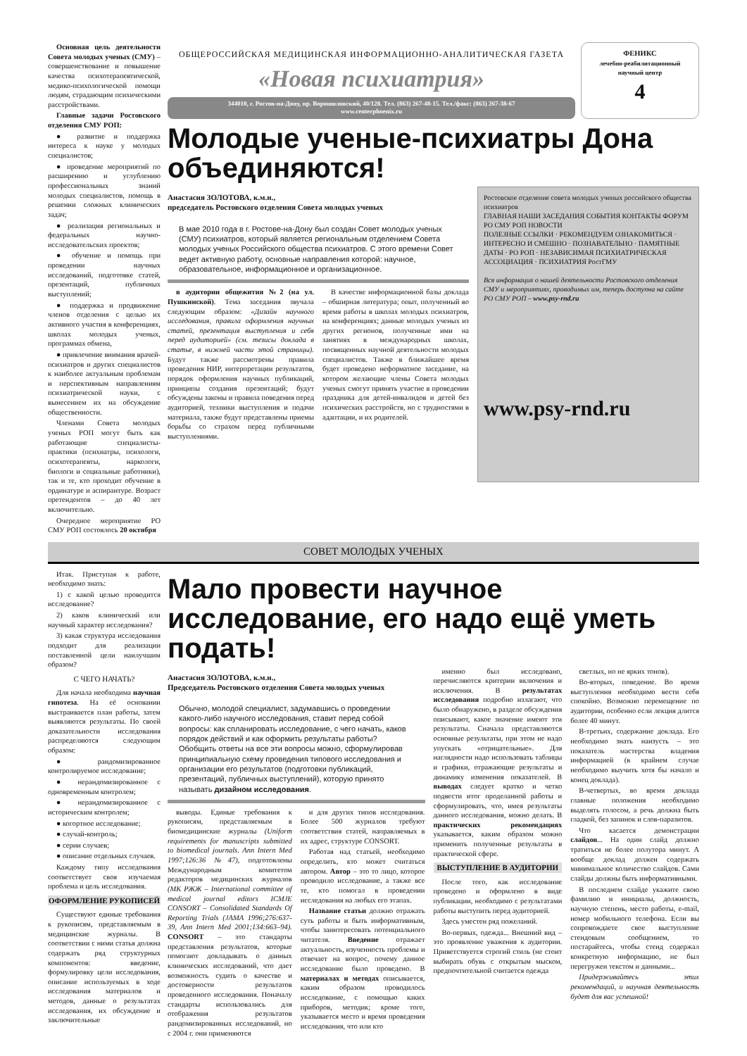Основная цель деятельности Совета молодых ученых (СМУ) – совершенствование и повышение качества психотерапевтической, медико-психологической помощи людям, страдающим психическими расстройствами.
Главные задачи Ростовского отделения СМУ РОП:
● развитие и поддержка интереса к науке у молодых специалистов;
● проведение мероприятий по расширению и углублению профессиональных знаний молодых специалистов, помощь в решении сложных клинических задач;
● реализация региональных и федеральных научно-исследовательских проектов;
● обучение и помощь при проведении научных исследований, подготовке статей, презентаций, публичных выступлений;
● поддержка и продвижение членов отделения с целью их активного участия в конференциях, школах молодых ученых, программах обмена,
● привлечение внимания врачей-психиатров и других специалистов к наиболее актуальным проблемам и перспективным направлениям психиатрической науки, с вынесением их на обсуждение общественности.
Членами Совета молодых ученых РОП могут быть как работающие специалисты-практики (психиатры, психологи, психотерапевты, наркологи, биологи и социальные работники), так и те, кто проходит обучение в ординатуре и аспирантуре. Возраст претендентов – до 40 лет включительно.
Очередное мероприятие РО СМУ РОП состоялось 20 октября
ОБЩЕРОССИЙСКАЯ МЕДИЦИНСКАЯ ИНФОРМАЦИОННО-АНАЛИТИЧЕСКАЯ ГАЗЕТА
«Новая психиатрия»
344010, г. Ростов-на-Дону, пр. Ворошиловский, 40/128. Тел. (863) 267-48-15. Тел./факс: (863) 267-38-67
www.centerphoenix.ru
ФЕНИКС
лечебно-реабилитационный научный центр
4
Молодые ученые-психиатры Дона объединяются!
Анастасия ЗОЛОТОВА, к.м.н.,
председатель Ростовского отделения Совета молодых ученых
В мае 2010 года в г. Ростове-на-Дону был создан Совет молодых ученых (СМУ) психиатров, который является региональным отделением Совета молодых ученых Российского общества психиатров. С этого времени Совет ведет активную работу, основные направления которой: научное, образовательное, информационное и организационное.
в аудитории общежития №2 (на ул. Пушкинской). Тема заседания звучала следующим образом: «Дизайн научного исследования, правила оформления научных статей, презентация выступления и себя перед аудиторией» (см. тезисы доклада в статье, в нижней части этой страницы). Будут также рассмотрены правила проведения НИР, интерпретации результатов, порядок оформления научных публикаций, принципы создания презентаций; будут обсуждены законы и правила поведения перед аудиторией, техники выступления и подачи материала, также будут представлены приемы борьбы со страхом перед публичными выступлениями.
В качестве информационной базы доклада – обширная литература; опыт, полученный во время работы в школах молодых психиатров, на конференциях; данные молодых ученых из других регионов, полученные ими на занятиях в международных школах, посвященных научной деятельности молодых специалистов. Также в ближайшее время будет проведено неформатное заседание, на котором желающие члены Совета молодых ученых смогут принять участие в проведении праздника для детей-инвалидов и детей без психических расстройств, но с трудностями в адаптации, и их родителей.
Ростовское отделение совета молодых ученых российского общества психиатров
ГЛАВНАЯ НАШИ ЗАСЕДАНИЯ СОБЫТИЯ КОНТАКТЫ ФОРУМ
РО СМУ РОП НОВОСТИ
ПОЛЕЗНЫЕ ССЫЛКИ · РЕКОМЕНДУЕМ ОЗНАКОМИТЬСЯ · ИНТЕРЕСНО И СМЕШНО · ПОЗНАВАТЕЛЬНО · ПАМЯТНЫЕ ДАТЫ · РО РОП · НЕЗАВИСИМАЯ ПСИХИАТРИЧЕСКАЯ АССОЦИАЦИЯ · ПСИХИАТРИЯ РостГМУ
Вся информация о нашей деятельности Ростовского отделения СМУ и мероприятиях, проводимых им, теперь доступна на сайте РО СМУ РОП – www.psy-rnd.ru
www.psy-rnd.ru
СОВЕТ МОЛОДЫХ УЧЕНЫХ
Итак. Приступая к работе, необходимо знать:
1) с какой целью проводится исследование?
2) каков клинический или научный характер исследования?
3) какая структура исследования подходит для реализации поставленной цели наилучшим образом?
С ЧЕГО НАЧАТЬ?
Для начала необходима научная гипотеза. На её основании выстраивается план работы, затем выявляются результаты. По своей доказательности исследования распределяются следующим образом:
● рандомизированное контролируемое исследование;
● нерандомизированное с одновременным контролем;
● нерандомизированное с историческим контролем;
● когортное исследование;
● случай-контроль;
● серии случаев;
● описание отдельных случаев.
Каждому типу исследования соответствует своя изучаемая проблема и цель исследования.
ОФОРМЛЕНИЕ РУКОПИСЕЙ
Существуют единые требования к рукописям, представляемым в медицинские журналы. В соответствии с ними статья должна содержать ряд структурных компонентов: введение, формулировку цели исследования, описание используемых в ходе исследования материалов и методов, данные о результатах исследования, их обсуждение и заключительные
Мало провести научное исследование, его надо ещё уметь подать!
Анастасия ЗОЛОТОВА, к.м.н.,
Председатель Ростовского отделения Совета молодых ученых
Обычно, молодой специалист, задумавшись о проведении какого-либо научного исследования, ставит перед собой вопросы: как спланировать исследование, с чего начать, каков порядок действий и как оформить результаты работы? Обобщить ответы на все эти вопросы можно, сформулировав принципиальную схему проведения типового исследования и организации его результатов (подготовки публикаций, презентаций, публичных выступлений), которую принято называть дизайном исследования.
выводы. Единые требования к рукописям, представляемым в биомедицинские журналы (Uniform requirements for manuscripts submitted to biomedical journals. Ann Intern Med 1997;126:36 №47), подготовлены Международным комитетом редакторов медицинских журналов (МК РЖЖ – International committee of medical journal editors ICMJE CONSORT – Consolidated Standards Of Reporting Trials (JAMA 1996;276:637-39, Ann Intern Med 2001;134:663–94). CONSORT – это стандарты представления результатов, которые помогают докладывать о данных клинических исследований, что дает возможность судить о качестве и достоверности результатов проведенного исследования. Поначалу стандарты использовались для отображения результатов рандомизированных исследований, но с 2004 г. они применяются
и для других типов исследования. Более 500 журналов требуют соответствия статей, направляемых в их адрес, структуре CONSORT.
Работая над статьей, необходимо определить, кто может считаться автором. Автор – это то лицо, которое проводило исследование, а также все те, кто помогал в проведении исследования на любых его этапах.
Название статьи должно отражать суть работы и быть информативным, чтобы заинтересовать потенциального читателя. Введение отражает актуальность, изученность проблемы и отвечает на вопрос, почему данное исследование было проведено. В материалах и методах описывается, каким образом проводилось исследование, с помощью каких приборов, методик; кроме того, указывается место и время проведения исследования, что или кто
именно был исследовано, перечисляются критерии включения и исключения. В результатах исследования подробно излагают, что было обнаружено, в разделе обсуждения описывают, какое значение имеют эти результаты. Сначала представляются основные результаты, при этом не надо упускать «отрицательные». Для наглядности надо использовать таблицы и графики, отражающие результаты и динамику изменения показателей. В выводах следует кратко и четко подвести итог проделанной работы и сформулировать, что, имея результаты данного исследования, можно делать. В практических рекомендациях указывается, каким образом можно применить полученные результаты в практической сфере.
ВЫСТУПЛЕНИЕ В АУДИТОРИИ
После того, как исследование проведено и оформлено в виде публикации, необходимо с результатами работы выступить перед аудиторией.
Здесь уместен ряд пожеланий.
Во-первых, одежда... Внешний вид – это проявление уважения к аудитории. Приветствуется строгий стиль (не стоит выбирать обувь с открытым мыском, предпочтительной считается одежда
светлых, но не ярких тонов).
Во-вторых, поведение. Во время выступления необходимо вести себя спокойно. Возможно перемещение по аудитории, особенно если лекция длится более 40 минут.
В-третьих, содержание доклада. Его необходимо знать наизусть – это показатель мастерства владения информацией (в крайнем случае необходимо выучить хотя бы начало и конец доклада).
В-четвертых, во время доклада главные положения необходимо выделять голосом, а речь должна быть гладкой, без запинок и слов-паразитов.
Что касается демонстрации слайдов... На один слайд должно тратиться не более полутора минут. А вообще доклад должен содержать минимальное количество слайдов. Сами слайды должны быть информативными.
В последнем слайде укажите свою фамилию и инициалы, должность, научную степень, место работы, e-mail, номер мобильного телефона. Если вы сопровождаете свое выступление стендовым сообщением, то постарайтесь, чтобы стенд содержал конкретную информацию, не был перегружен текстом и данными...
Придерживайтесь этих рекомендаций, и научная деятельность будет для вас успешной!